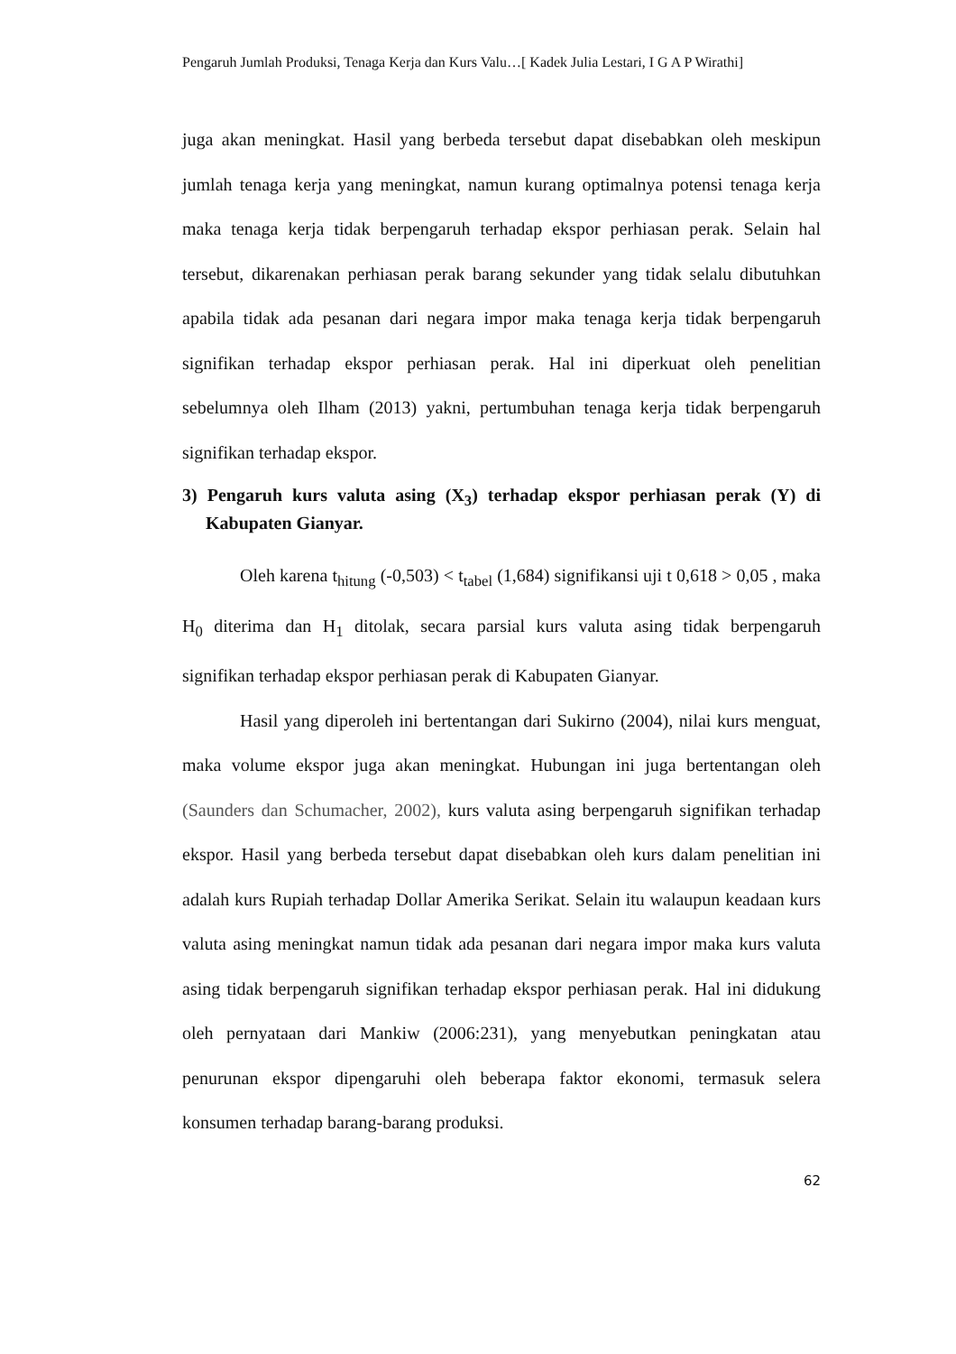Pengaruh Jumlah Produksi, Tenaga Kerja dan Kurs Valu…[ Kadek Julia Lestari, I G A P Wirathi]
juga akan meningkat. Hasil yang berbeda tersebut dapat disebabkan oleh meskipun jumlah tenaga kerja yang meningkat, namun kurang optimalnya potensi tenaga kerja maka tenaga kerja tidak berpengaruh terhadap ekspor perhiasan perak. Selain hal tersebut, dikarenakan perhiasan perak barang sekunder yang tidak selalu dibutuhkan apabila tidak ada pesanan dari negara impor maka tenaga kerja tidak berpengaruh signifikan terhadap ekspor perhiasan perak. Hal ini diperkuat oleh penelitian sebelumnya oleh Ilham (2013) yakni, pertumbuhan tenaga kerja tidak berpengaruh signifikan terhadap ekspor.
3) Pengaruh kurs valuta asing (X<sub>3</sub>) terhadap ekspor perhiasan perak (Y) di Kabupaten Gianyar.
Oleh karena t<sub>hitung</sub> (-0,503) < t<sub>tabel</sub> (1,684) signifikansi uji t 0,618 > 0,05 , maka H<sub>0</sub> diterima dan H<sub>1</sub> ditolak, secara parsial kurs valuta asing tidak berpengaruh signifikan terhadap ekspor perhiasan perak di Kabupaten Gianyar.
Hasil yang diperoleh ini bertentangan dari Sukirno (2004), nilai kurs menguat, maka volume ekspor juga akan meningkat. Hubungan ini juga bertentangan oleh (Saunders dan Schumacher, 2002), kurs valuta asing berpengaruh signifikan terhadap ekspor. Hasil yang berbeda tersebut dapat disebabkan oleh kurs dalam penelitian ini adalah kurs Rupiah terhadap Dollar Amerika Serikat. Selain itu walaupun keadaan kurs valuta asing meningkat namun tidak ada pesanan dari negara impor maka kurs valuta asing tidak berpengaruh signifikan terhadap ekspor perhiasan perak. Hal ini didukung oleh pernyataan dari Mankiw (2006:231), yang menyebutkan peningkatan atau penurunan ekspor dipengaruhi oleh beberapa faktor ekonomi, termasuk selera konsumen terhadap barang-barang produksi.
62